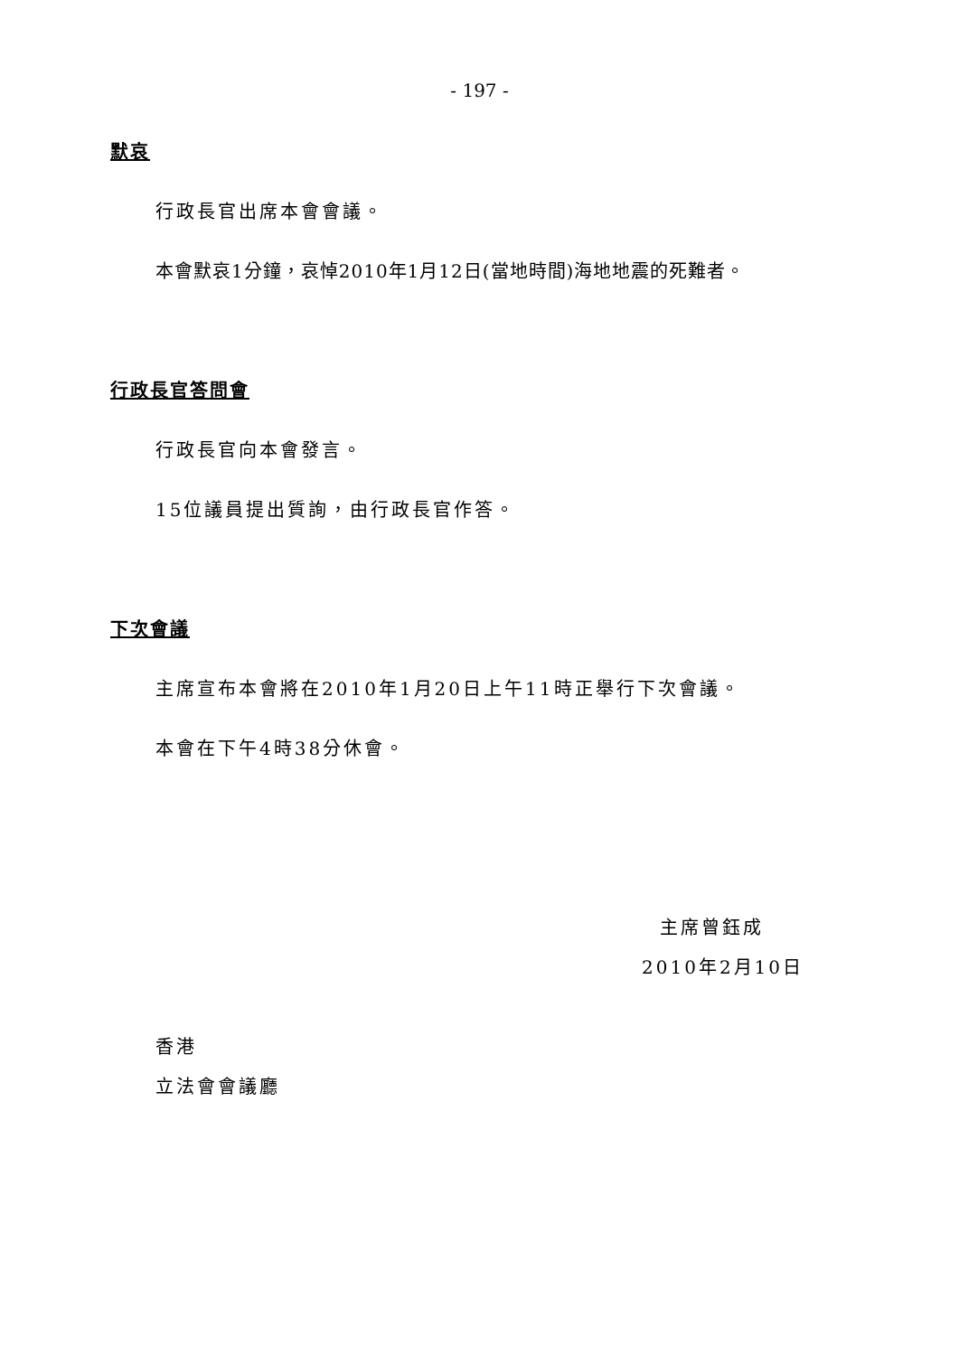- 197 -
默哀
行政長官出席本會會議。
本會默哀1分鐘，哀悼2010年1月12日(當地時間)海地地震的死難者。
行政長官答問會
行政長官向本會發言。
15位議員提出質詢，由行政長官作答。
下次會議
主席宣布本會將在2010年1月20日上午11時正舉行下次會議。
本會在下午4時38分休會。
主席曾鈺成
2010年2月10日
香港
立法會會議廳